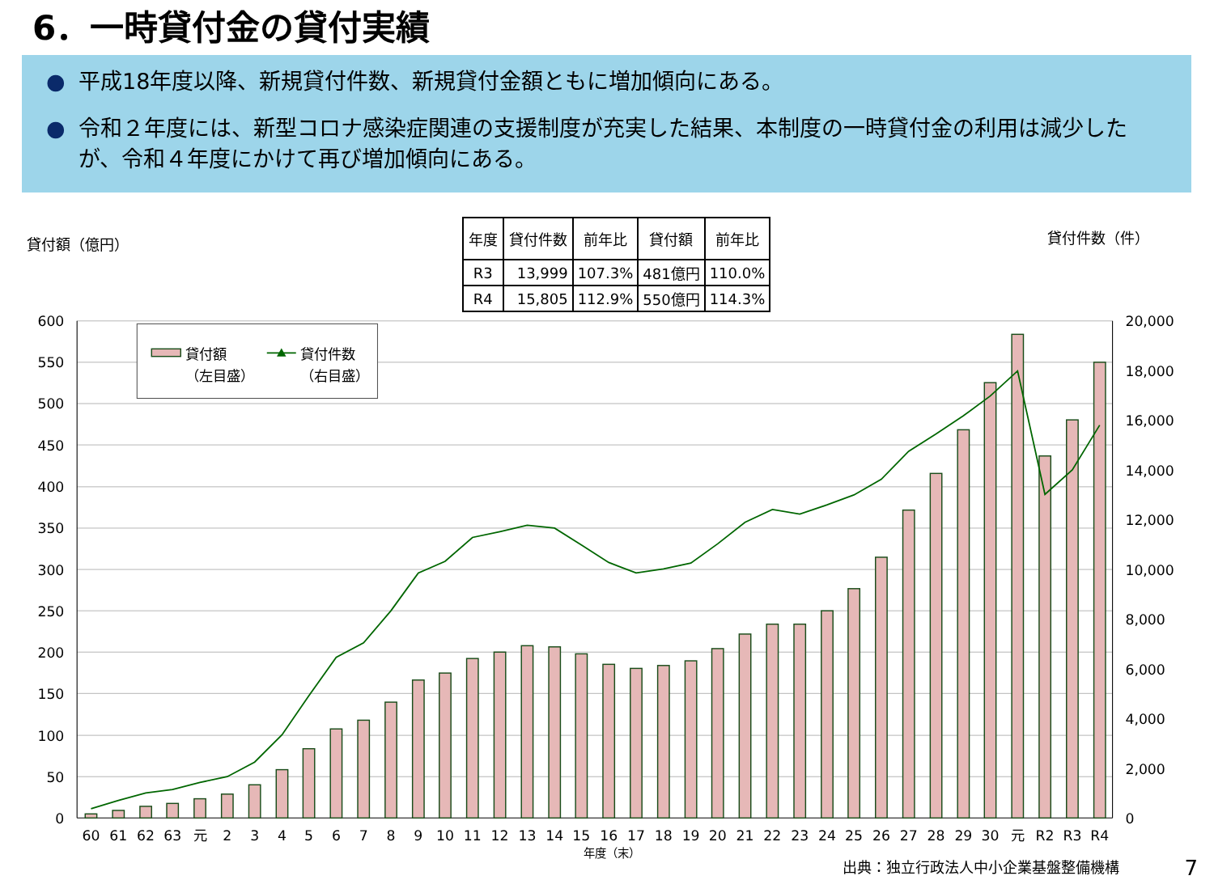6．一時貸付金の貸付実績
● 平成18年度以降、新規貸付件数、新規貸付金額ともに増加傾向にある。
● 令和２年度には、新型コロナ感染症関連の支援制度が充実した結果、本制度の一時貸付金の利用は減少したが、令和４年度にかけて再び増加傾向にある。
貸付額（億円）
| 年度 | 貸付件数 | 前年比 | 貸付額 | 前年比 |
| --- | --- | --- | --- | --- |
| R3 | 13,999 | 107.3% | 481億円 | 110.0% |
| R4 | 15,805 | 112.9% | 550億円 | 114.3% |
貸付件数（件）
600
550
500
450
400
350
300
250
200
150
100
50
0
20,000
18,000
16,000
14,000
12,000
10,000
8,000
6,000
4,000
2,000
0
年度（末）
60
61
62
63
元
2
3
4
5
6
7
8
9
10
11
12
13
14
15
16
17
18
19
20
21
22
23
24
25
26
27
28
29
30
元
R2
R3
R4
貸付額
（左目盛）
貸付件数
（右目盛）
出典：独立行政法人中小企業基盤整備機構 7